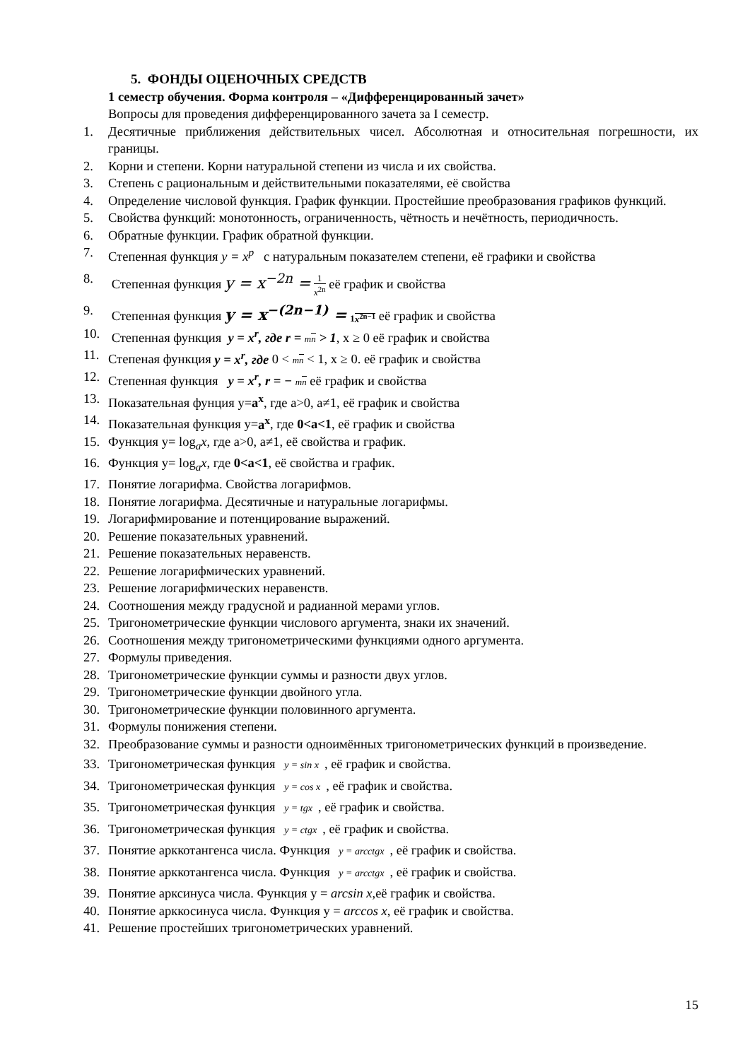5. ФОНДЫ ОЦЕНОЧНЫХ СРЕДСТВ
1 семестр обучения. Форма контроля – «Дифференцированный зачет»
Вопросы для проведения дифференцированного зачета за I семестр.
1. Десятичные приближения действительных чисел. Абсолютная и относительная погрешности, их границы.
2. Корни и степени. Корни натуральной степени из числа и их свойства.
3. Степень с рациональным и действительными показателями, её свойства
4. Определение числовой функция. График функции. Простейшие преобразования графиков функций.
5. Свойства функций: монотонность, ограниченность, чётность и нечётность, периодичность.
6. Обратные функции. График обратной функции.
7. Степенная функция y = x<sup>p</sup> с натуральным показателем степени, её графики и свойства
8. Степенная функция y = x<sup>−2n</sup> = 1 x<sup>2n</sup> её график и свойства
9. Степенная функция y = x<sup>−(2n−1)</sup> = 1 x<sup>2n−1</sup> её график и свойства
10. Степенная функция y = x<sup>r</sup>, где r = mn > 1, x ≥ 0 её график и свойства
11. Степеная функция y = x<sup>r</sup>, где 0 < mn < 1, x ≥ 0. её график и свойства
12. Степенная функция y = x<sup>r</sup>, r = − mn её график и свойства
13. Показательная фунция y=a<sup>x</sup>, где a>0, a≠1, её график и свойства
14. Показательная функция y=a<sup>x</sup>, где 0<a<1, её график и свойства
15. Функция y= log<sub>a</sub>x, где a>0, a≠1, её свойства и график.
16. Функция y= log<sub>a</sub>x, где 0<a<1, её свойства и график.
17. Понятие логарифма. Свойства логарифмов.
18. Понятие логарифма. Десятичные и натуральные логарифмы.
19. Логарифмирование и потенцирование выражений.
20. Решение показательных уравнений.
21. Решение показательных неравенств.
22. Решение логарифмических уравнений.
23. Решение логарифмических неравенств.
24. Соотношения между градусной и радианной мерами углов.
25. Тригонометрические функции числового аргумента, знаки их значений.
26. Соотношения между тригонометрическими функциями одного аргумента.
27. Формулы приведения.
28. Тригонометрические функции суммы и разности двух углов.
29. Тригонометрические функции двойного угла.
30. Тригонометрические функции половинного аргумента.
31. Формулы понижения степени.
32. Преобразование суммы и разности одноимённых тригонометрических функций в произведение.
33. Тригонометрическая функция y = sin x, её график и свойства.
34. Тригонометрическая функция y = cos x, её график и свойства.
35. Тригонометрическая функция y = tgx, её график и свойства.
36. Тригонометрическая функция y = ctgx, её график и свойства.
37. Понятие арккотангенса числа. Функция y = arcctgx, её график и свойства.
38. Понятие арккотангенса числа. Функция y = arcctgx, её график и свойства.
39. Понятие арксинуса числа. Функция y = arcsin x, её график и свойства.
40. Понятие арккосинуса числа. Функция y = arccos x, её график и свойства.
41. Решение простейших тригонометрических уравнений.
15